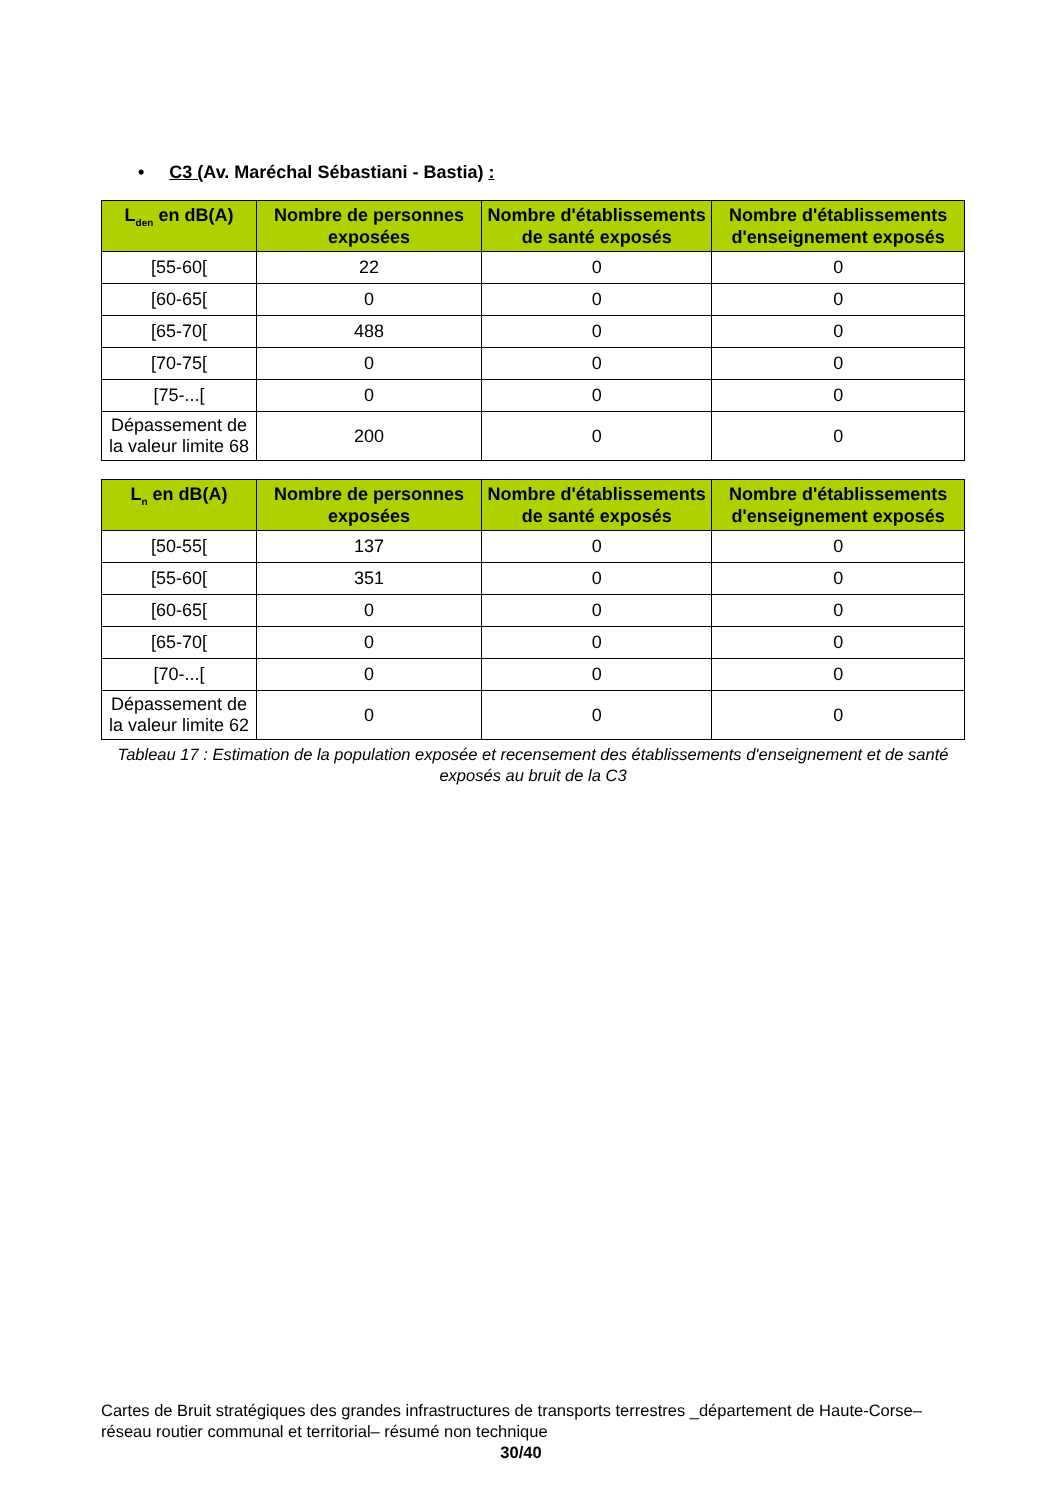• C3 (Av. Maréchal Sébastiani - Bastia) :
| L<sub>den</sub> en dB(A) | Nombre de personnes exposées | Nombre d'établissements de santé exposés | Nombre d'établissements d'enseignement exposés |
| --- | --- | --- | --- |
| [55-60[ | 22 | 0 | 0 |
| [60-65[ | 0 | 0 | 0 |
| [65-70[ | 488 | 0 | 0 |
| [70-75[ | 0 | 0 | 0 |
| [75-...[ | 0 | 0 | 0 |
| Dépassement de la valeur limite 68 | 200 | 0 | 0 |
| L<sub>n</sub> en dB(A) | Nombre de personnes exposées | Nombre d'établissements de santé exposés | Nombre d'établissements d'enseignement exposés |
| --- | --- | --- | --- |
| [50-55[ | 137 | 0 | 0 |
| [55-60[ | 351 | 0 | 0 |
| [60-65[ | 0 | 0 | 0 |
| [65-70[ | 0 | 0 | 0 |
| [70-...[ | 0 | 0 | 0 |
| Dépassement de la valeur limite 62 | 0 | 0 | 0 |
Tableau 17 : Estimation de la population exposée et recensement des établissements d'enseignement et de santé exposés au bruit de la C3
Cartes de Bruit stratégiques des grandes infrastructures de transports terrestres _département de Haute-Corse– réseau routier communal et territorial– résumé non technique
30/40